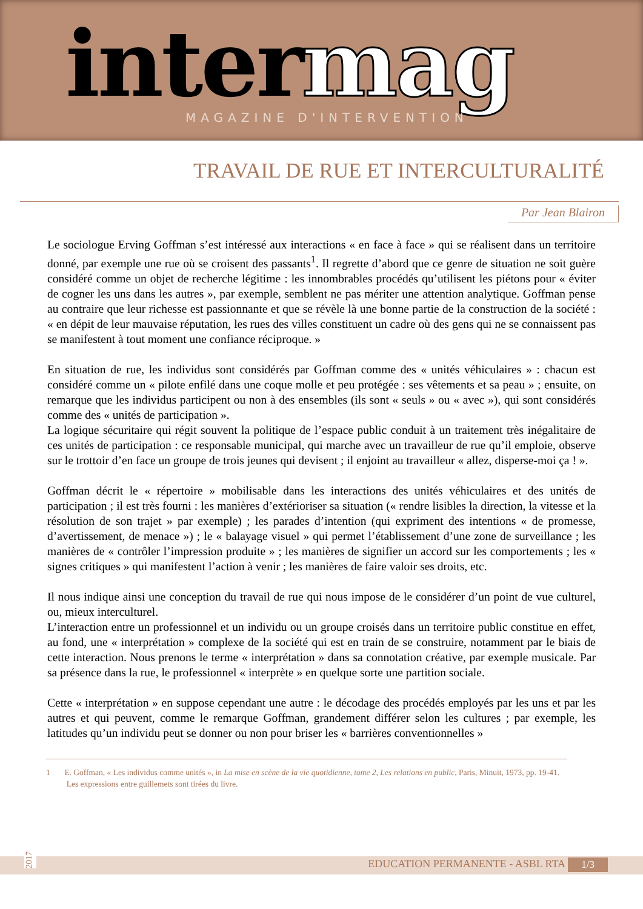inter mag MAGAZINE D'INTERVENTION
TRAVAIL DE RUE ET INTERCULTURALITÉ
Par Jean Blairon
Le sociologue Erving Goffman s’est intéressé aux interactions « en face à face » qui se réalisent dans un territoire donné, par exemple une rue où se croisent des passants<sup>1</sup>. Il regrette d’abord que ce genre de situation ne soit guère considéré comme un objet de recherche légitime : les innombrables procédés qu’utilisent les piétons pour « éviter de cogner les uns dans les autres », par exemple, semblent ne pas mériter une attention analytique. Goffman pense au contraire que leur richesse est passionnante et que se révèle là une bonne partie de la construction de la société : « en dépit de leur mauvaise réputation, les rues des villes constituent un cadre où des gens qui ne se connaissent pas se manifestent à tout moment une confiance réciproque. »
En situation de rue, les individus sont considérés par Goffman comme des « unités véhiculaires » : chacun est considéré comme un « pilote enfilé dans une coque molle et peu protégée : ses vêtements et sa peau » ; ensuite, on remarque que les individus participent ou non à des ensembles (ils sont « seuls » ou « avec »), qui sont considérés comme des « unités de participation ».
La logique sécuritaire qui régit souvent la politique de l’espace public conduit à un traitement très inégalitaire de ces unités de participation : ce responsable municipal, qui marche avec un travailleur de rue qu’il emploie, observe sur le trottoir d’en face un groupe de trois jeunes qui devisent ; il enjoint au travailleur « allez, disperse-moi ça ! ».
Goffman décrit le « répertoire » mobilisable dans les interactions des unités véhiculaires et des unités de participation ; il est très fourni : les manières d’extérioriser sa situation (« rendre lisibles la direction, la vitesse et la résolution de son trajet » par exemple) ; les parades d’intention (qui expriment des intentions « de promesse, d’avertissement, de menace ») ; le « balayage visuel » qui permet l’établissement d’une zone de surveillance ; les manières de « contrôler l’impression produite » ; les manières de signifier un accord sur les comportements ; les « signes critiques » qui manifestent l’action à venir ; les manières de faire valoir ses droits, etc.
Il nous indique ainsi une conception du travail de rue qui nous impose de le considérer d’un point de vue culturel, ou, mieux interculturel.
L’interaction entre un professionnel et un individu ou un groupe croisés dans un territoire public constitue en effet, au fond, une « interprétation » complexe de la société qui est en train de se construire, notamment par le biais de cette interaction. Nous prenons le terme « interprétation » dans sa connotation créative, par exemple musicale. Par sa présence dans la rue, le professionnel « interprète » en quelque sorte une partition sociale.
Cette « interprétation » en suppose cependant une autre : le décodage des procédés employés par les uns et par les autres et qui peuvent, comme le remarque Goffman, grandement différer selon les cultures ; par exemple, les latitudes qu’un individu peut se donner ou non pour briser les « barrières conventionnelles »
1 E. Goffman, « Les individus comme unités », in La mise en scène de la vie quotidienne, tome 2, Les relations en public, Paris, Minuit, 1973, pp. 19-41.
Les expressions entre guillemets sont tirées du livre.
2017
EDUCATION PERMANENTE - ASBL RTA
1/3